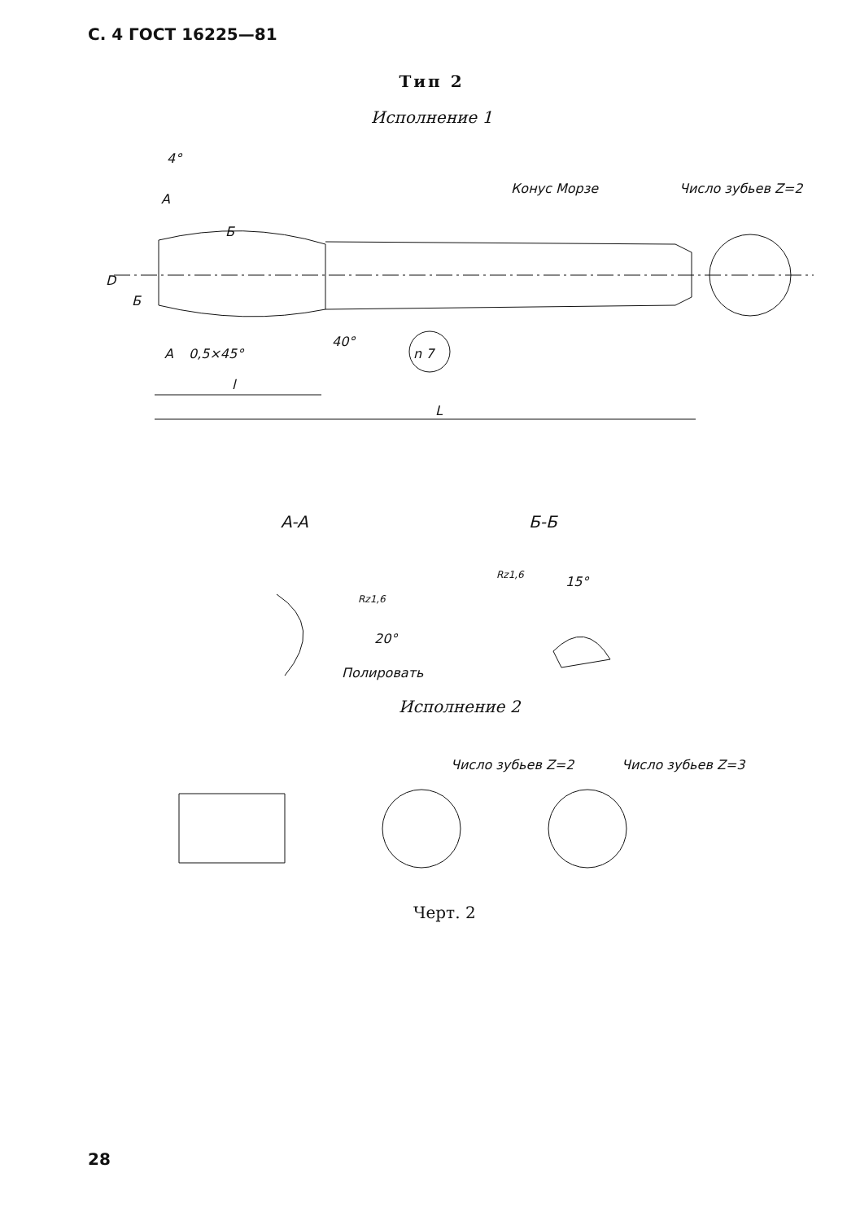С. 4 ГОСТ 16225—81
Тип 2
Исполнение 1
4°
A
Б
Конус Морзе
Число зубьев Z=2
D
Б
A
0,5×45°
40°
n 7
l
L
A-A
Б-Б
Rz1,6
20°
Полировать
Rz1,6
15°
Число зубьев Z=2
Число зубьев Z=3
Исполнение 2
Черт. 2
28